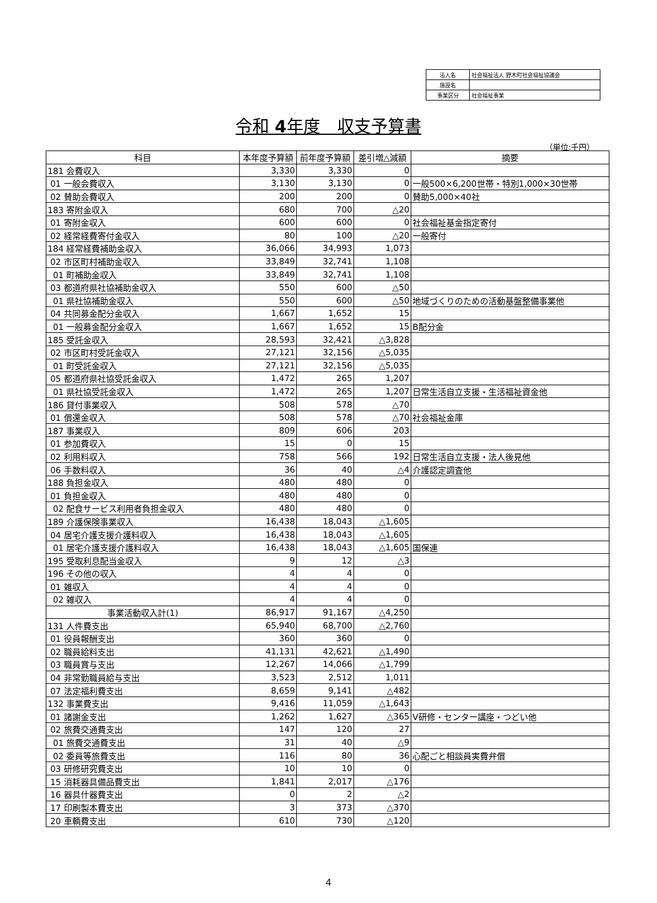| 法人名 | 社会福祉法人 野木町社会福祉協議会 |
| 施設名 | |
| 事業区分 | 社会福祉事業 |
令和 4年度　収支予算書
（単位:千円）
| 科目 | 本年度予算額 | 前年度予算額 | 差引増△減額 | 摘要 |
| --- | --- | --- | --- | --- |
| 181 会費収入 | 3,330 | 3,330 | 0 | |
| 01 一般会費収入 | 3,130 | 3,130 | 0 | 一般500×6,200世帯・特別1,000×30世帯 |
| 02 賛助会費収入 | 200 | 200 | 0 | 賛助5,000×40社 |
| 183 寄附金収入 | 680 | 700 | △20 | |
| 01 寄附金収入 | 600 | 600 | 0 | 社会福祉基金指定寄付 |
| 02 経常経費寄付金収入 | 80 | 100 | △20 | 一般寄付 |
| 184 経常経費補助金収入 | 36,066 | 34,993 | 1,073 | |
| 02 市区町村補助金収入 | 33,849 | 32,741 | 1,108 | |
| 01 町補助金収入 | 33,849 | 32,741 | 1,108 | |
| 03 都道府県社協補助金収入 | 550 | 600 | △50 | |
| 01 県社協補助金収入 | 550 | 600 | △50 | 地域づくりのための活動基盤整備事業他 |
| 04 共同募金配分金収入 | 1,667 | 1,652 | 15 | |
| 01 一般募金配分金収入 | 1,667 | 1,652 | 15 | B配分金 |
| 185 受託金収入 | 28,593 | 32,421 | △3,828 | |
| 02 市区町村受託金収入 | 27,121 | 32,156 | △5,035 | |
| 01 町受託金収入 | 27,121 | 32,156 | △5,035 | |
| 05 都道府県社協受託金収入 | 1,472 | 265 | 1,207 | |
| 01 県社協受託金収入 | 1,472 | 265 | 1,207 | 日常生活自立支援・生活福祉資金他 |
| 186 貸付事業収入 | 508 | 578 | △70 | |
| 01 償還金収入 | 508 | 578 | △70 | 社会福祉金庫 |
| 187 事業収入 | 809 | 606 | 203 | |
| 01 参加費収入 | 15 | 0 | 15 | |
| 02 利用料収入 | 758 | 566 | 192 | 日常生活自立支援・法人後見他 |
| 06 手数料収入 | 36 | 40 | △4 | 介護認定調査他 |
| 188 負担金収入 | 480 | 480 | 0 | |
| 01 負担金収入 | 480 | 480 | 0 | |
| 02 配食サービス利用者負担金収入 | 480 | 480 | 0 | |
| 189 介護保険事業収入 | 16,438 | 18,043 | △1,605 | |
| 04 居宅介護支援介護料収入 | 16,438 | 18,043 | △1,605 | |
| 01 居宅介護支援介護料収入 | 16,438 | 18,043 | △1,605 | 国保連 |
| 195 受取利息配当金収入 | 9 | 12 | △3 | |
| 196 その他の収入 | 4 | 4 | 0 | |
| 01 雑収入 | 4 | 4 | 0 | |
| 02 雑収入 | 4 | 4 | 0 | |
| 事業活動収入計(1) | 86,917 | 91,167 | △4,250 | |
| 131 人件費支出 | 65,940 | 68,700 | △2,760 | |
| 01 役員報酬支出 | 360 | 360 | 0 | |
| 02 職員給料支出 | 41,131 | 42,621 | △1,490 | |
| 03 職員賞与支出 | 12,267 | 14,066 | △1,799 | |
| 04 非常勤職員給与支出 | 3,523 | 2,512 | 1,011 | |
| 07 法定福利費支出 | 8,659 | 9,141 | △482 | |
| 132 事業費支出 | 9,416 | 11,059 | △1,643 | |
| 01 諸謝金支出 | 1,262 | 1,627 | △365 | V研修・センター講座・つどい他 |
| 02 旅費交通費支出 | 147 | 120 | 27 | |
| 01 旅費交通費支出 | 31 | 40 | △9 | |
| 02 委員等旅費支出 | 116 | 80 | 36 | 心配ごと相談員実費弁償 |
| 03 研修研究費支出 | 10 | 10 | 0 | |
| 15 消耗器具備品費支出 | 1,841 | 2,017 | △176 | |
| 16 器具什器費支出 | 0 | 2 | △2 | |
| 17 印刷製本費支出 | 3 | 373 | △370 | |
| 20 車輌費支出 | 610 | 730 | △120 | |
4